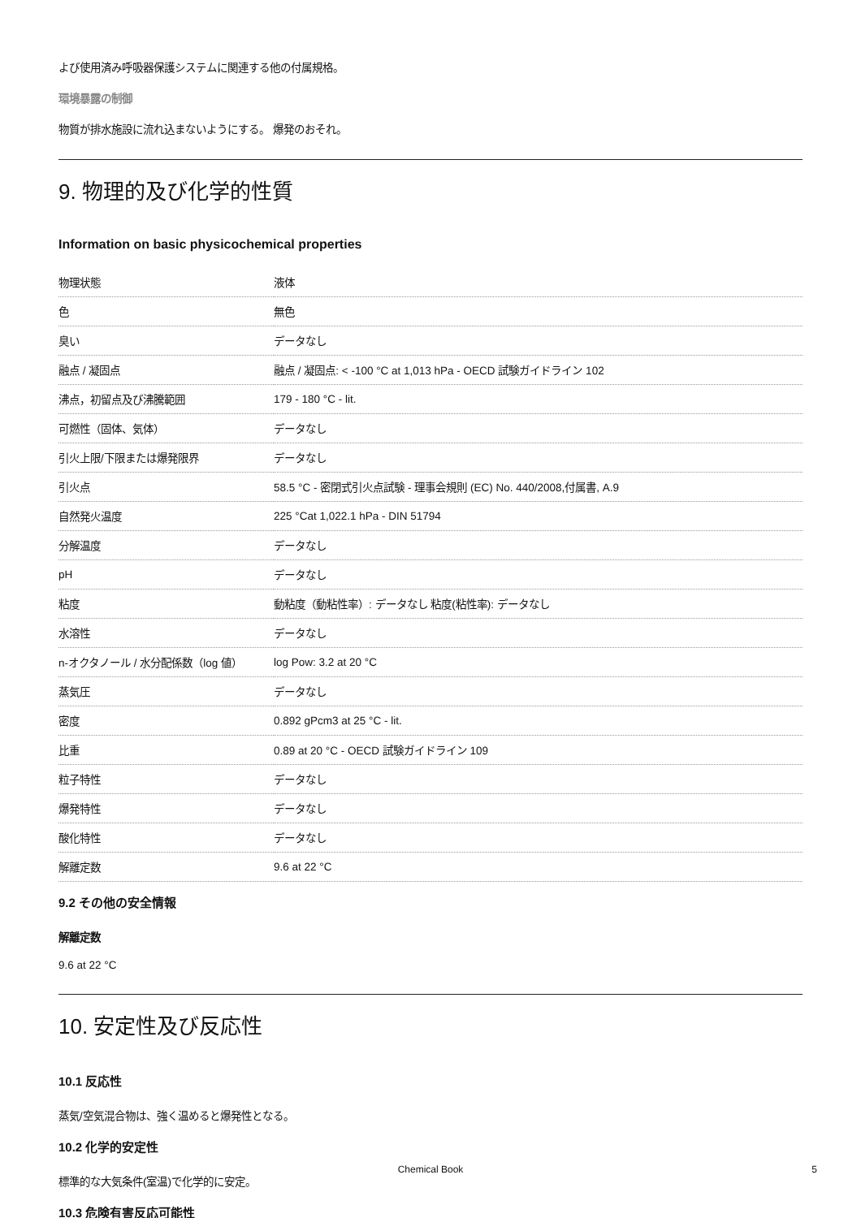よび使用済み呼吸器保護システムに関連する他の付属規格。
環境暴露の制御
物質が排水施設に流れ込まないようにする。 爆発のおそれ。
9. 物理的及び化学的性質
Information on basic physicochemical properties
| 物理状態 | 液体 |
| 色 | 無色 |
| 臭い | データなし |
| 融点 / 凝固点 | 融点 / 凝固点: < -100 °C at 1,013 hPa - OECD 試験ガイドライン 102 |
| 沸点，初留点及び沸騰範囲 | 179 - 180 °C - lit. |
| 可燃性（固体、気体） | データなし |
| 引火上限/下限または爆発限界 | データなし |
| 引火点 | 58.5 °C - 密閉式引火点試験 - 理事会規則 (EC) No. 440/2008,付属書, A.9 |
| 自然発火温度 | 225 °Cat 1,022.1 hPa - DIN 51794 |
| 分解温度 | データなし |
| pH | データなし |
| 粘度 | 動粘度（動粘性率）: データなし 粘度(粘性率): データなし |
| 水溶性 | データなし |
| n-オクタノール / 水分配係数（log 値） | log Pow: 3.2 at 20 °C |
| 蒸気圧 | データなし |
| 密度 | 0.892 gPcm3 at 25 °C - lit. |
| 比重 | 0.89 at 20 °C - OECD 試験ガイドライン 109 |
| 粒子特性 | データなし |
| 爆発特性 | データなし |
| 酸化特性 | データなし |
| 解離定数 | 9.6 at 22 °C |
9.2 その他の安全情報
解離定数
9.6 at 22 °C
10. 安定性及び反応性
10.1 反応性
蒸気/空気混合物は、強く温めると爆発性となる。
10.2 化学的安定性
標準的な大気条件(室温)で化学的に安定。
10.3 危険有害反応可能性
Chemical Book 5